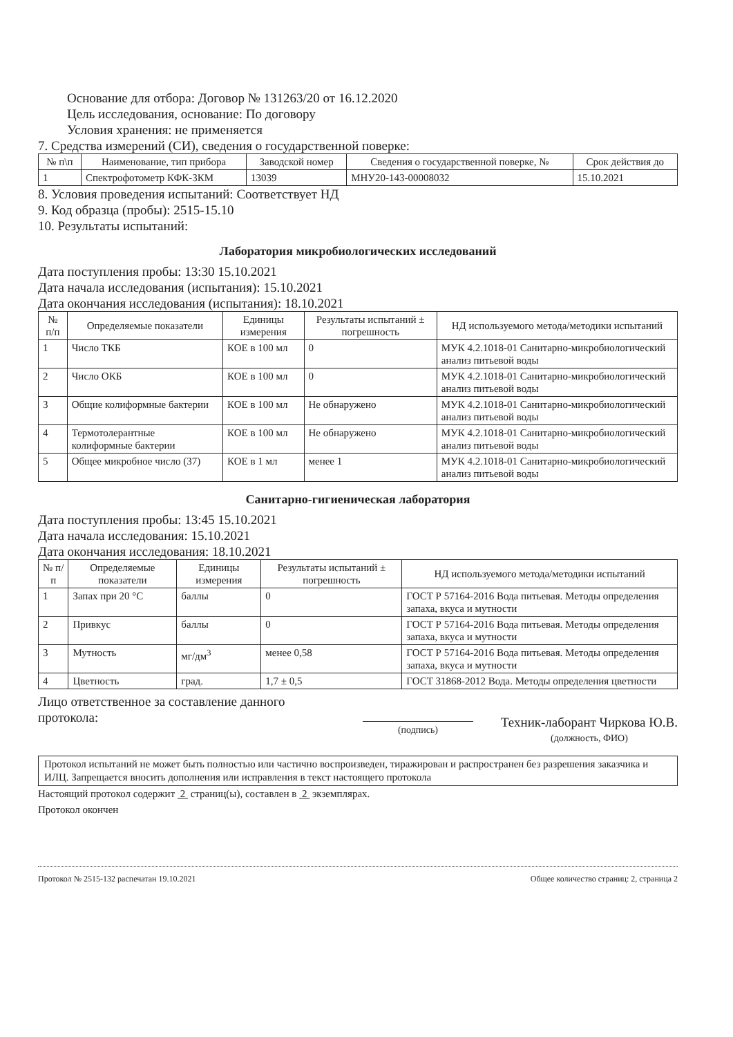Основание для отбора: Договор № 131263/20 от 16.12.2020
Цель исследования, основание: По договору
Условия хранения: не применяется
7. Средства измерений (СИ), сведения о государственной поверке:
| № п\п | Наименование, тип прибора | Заводской номер | Сведения о государственной поверке, № | Срок действия до |
| --- | --- | --- | --- | --- |
| 1 | Спектрофотометр КФК-3КМ | 13039 | МНУ20-143-00008032 | 15.10.2021 |
8. Условия проведения испытаний: Соответствует НД
9. Код образца (пробы): 2515-15.10
10. Результаты испытаний:
Лаборатория микробиологических исследований
Дата поступления пробы: 13:30 15.10.2021
Дата начала исследования (испытания): 15.10.2021
Дата окончания исследования (испытания): 18.10.2021
| № п/п | Определяемые показатели | Единицы измерения | Результаты испытаний ± погрешность | НД используемого метода/методики испытаний |
| --- | --- | --- | --- | --- |
| 1 | Число ТКБ | КОЕ в 100 мл | 0 | МУК 4.2.1018-01 Санитарно-микробиологический анализ питьевой воды |
| 2 | Число ОКБ | КОЕ в 100 мл | 0 | МУК 4.2.1018-01 Санитарно-микробиологический анализ питьевой воды |
| 3 | Общие колиформные бактерии | КОЕ в 100 мл | Не обнаружено | МУК 4.2.1018-01 Санитарно-микробиологический анализ питьевой воды |
| 4 | Термотолерантные колиформные бактерии | КОЕ в 100 мл | Не обнаружено | МУК 4.2.1018-01 Санитарно-микробиологический анализ питьевой воды |
| 5 | Общее микробное число (37) | КОЕ в 1 мл | менее 1 | МУК 4.2.1018-01 Санитарно-микробиологический анализ питьевой воды |
Санитарно-гигиеническая лаборатория
Дата поступления пробы: 13:45 15.10.2021
Дата начала исследования: 15.10.2021
Дата окончания исследования: 18.10.2021
| № п/п | Определяемые показатели | Единицы измерения | Результаты испытаний ± погрешность | НД используемого метода/методики испытаний |
| --- | --- | --- | --- | --- |
| 1 | Запах при 20 °С | баллы | 0 | ГОСТ Р 57164-2016 Вода питьевая. Методы определения запаха, вкуса и мутности |
| 2 | Привкус | баллы | 0 | ГОСТ Р 57164-2016 Вода питьевая. Методы определения запаха, вкуса и мутности |
| 3 | Мутность | мг/дм<sup>3</sup> | менее 0,58 | ГОСТ Р 57164-2016 Вода питьевая. Методы определения запаха, вкуса и мутности |
| 4 | Цветность | град. | 1,7 ± 0,5 | ГОСТ 31868-2012 Вода. Методы определения цветности |
Лицо ответственное за составление данного протокола:
(подпись)
Техник-лаборант Чиркова Ю.В.
(должность, ФИО)
Протокол испытаний не может быть полностью или частично воспроизведен, тиражирован и распространен без разрешения заказчика и ИЛЦ. Запрещается вносить дополнения или исправления в текст настоящего протокола
Настоящий протокол содержит 2 страниц(ы), составлен в 2 экземплярах.
Протокол окончен
Протокол № 2515-132 распечатан 19.10.2021 Общее количество страниц: 2, страница 2